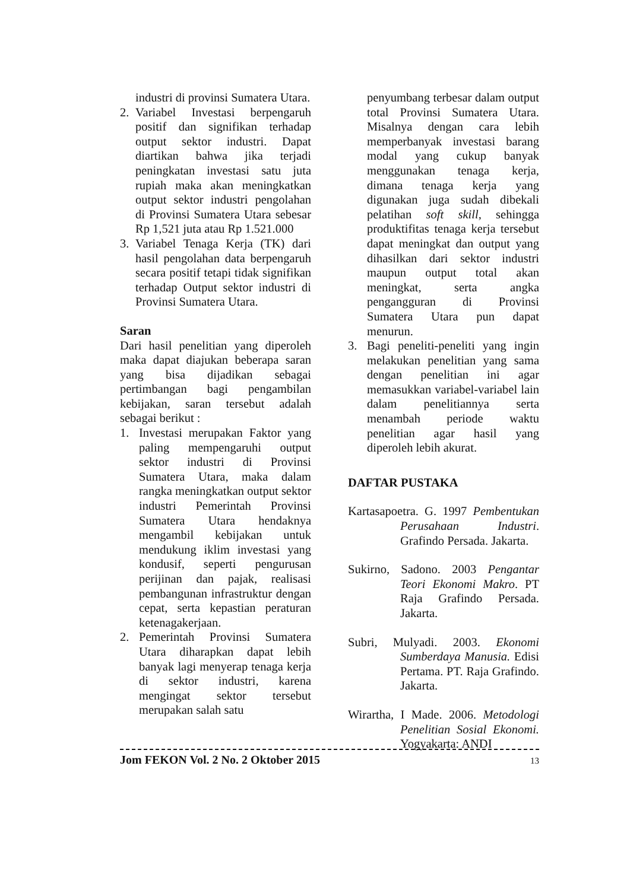industri di provinsi Sumatera Utara.
2. Variabel Investasi berpengaruh positif dan signifikan terhadap output sektor industri. Dapat diartikan bahwa jika terjadi peningkatan investasi satu juta rupiah maka akan meningkatkan output sektor industri pengolahan di Provinsi Sumatera Utara sebesar Rp 1,521 juta atau Rp 1.521.000
3. Variabel Tenaga Kerja (TK) dari hasil pengolahan data berpengaruh secara positif tetapi tidak signifikan terhadap Output sektor industri di Provinsi Sumatera Utara.
Saran
Dari hasil penelitian yang diperoleh maka dapat diajukan beberapa saran yang bisa dijadikan sebagai pertimbangan bagi pengambilan kebijakan, saran tersebut adalah sebagai berikut :
1. Investasi merupakan Faktor yang paling mempengaruhi output sektor industri di Provinsi Sumatera Utara, maka dalam rangka meningkatkan output sektor industri Pemerintah Provinsi Sumatera Utara hendaknya mengambil kebijakan untuk mendukung iklim investasi yang kondusif, seperti pengurusan perijinan dan pajak, realisasi pembangunan infrastruktur dengan cepat, serta kepastian peraturan ketenagakerjaan.
2. Pemerintah Provinsi Sumatera Utara diharapkan dapat lebih banyak lagi menyerap tenaga kerja di sektor industri, karena mengingat sektor tersebut merupakan salah satu
penyumbang terbesar dalam output total Provinsi Sumatera Utara. Misalnya dengan cara lebih memperbanyak investasi barang modal yang cukup banyak menggunakan tenaga kerja, dimana tenaga kerja yang digunakan juga sudah dibekali pelatihan soft skill, sehingga produktifitas tenaga kerja tersebut dapat meningkat dan output yang dihasilkan dari sektor industri maupun output total akan meningkat, serta angka pengangguran di Provinsi Sumatera Utara pun dapat menurun.
3. Bagi peneliti-peneliti yang ingin melakukan penelitian yang sama dengan penelitian ini agar memasukkan variabel-variabel lain dalam penelitiannya serta menambah periode waktu penelitian agar hasil yang diperoleh lebih akurat.
DAFTAR PUSTAKA
Kartasapoetra. G. 1997 Pembentukan Perusahaan Industri. Grafindo Persada. Jakarta.
Sukirno, Sadono. 2003 Pengantar Teori Ekonomi Makro. PT Raja Grafindo Persada. Jakarta.
Subri, Mulyadi. 2003. Ekonomi Sumberdaya Manusia. Edisi Pertama. PT. Raja Grafindo. Jakarta.
Wirartha, I Made. 2006. Metodologi Penelitian Sosial Ekonomi. Yogyakarta: ANDI
Jom FEKON Vol. 2 No. 2 Oktober 2015 13